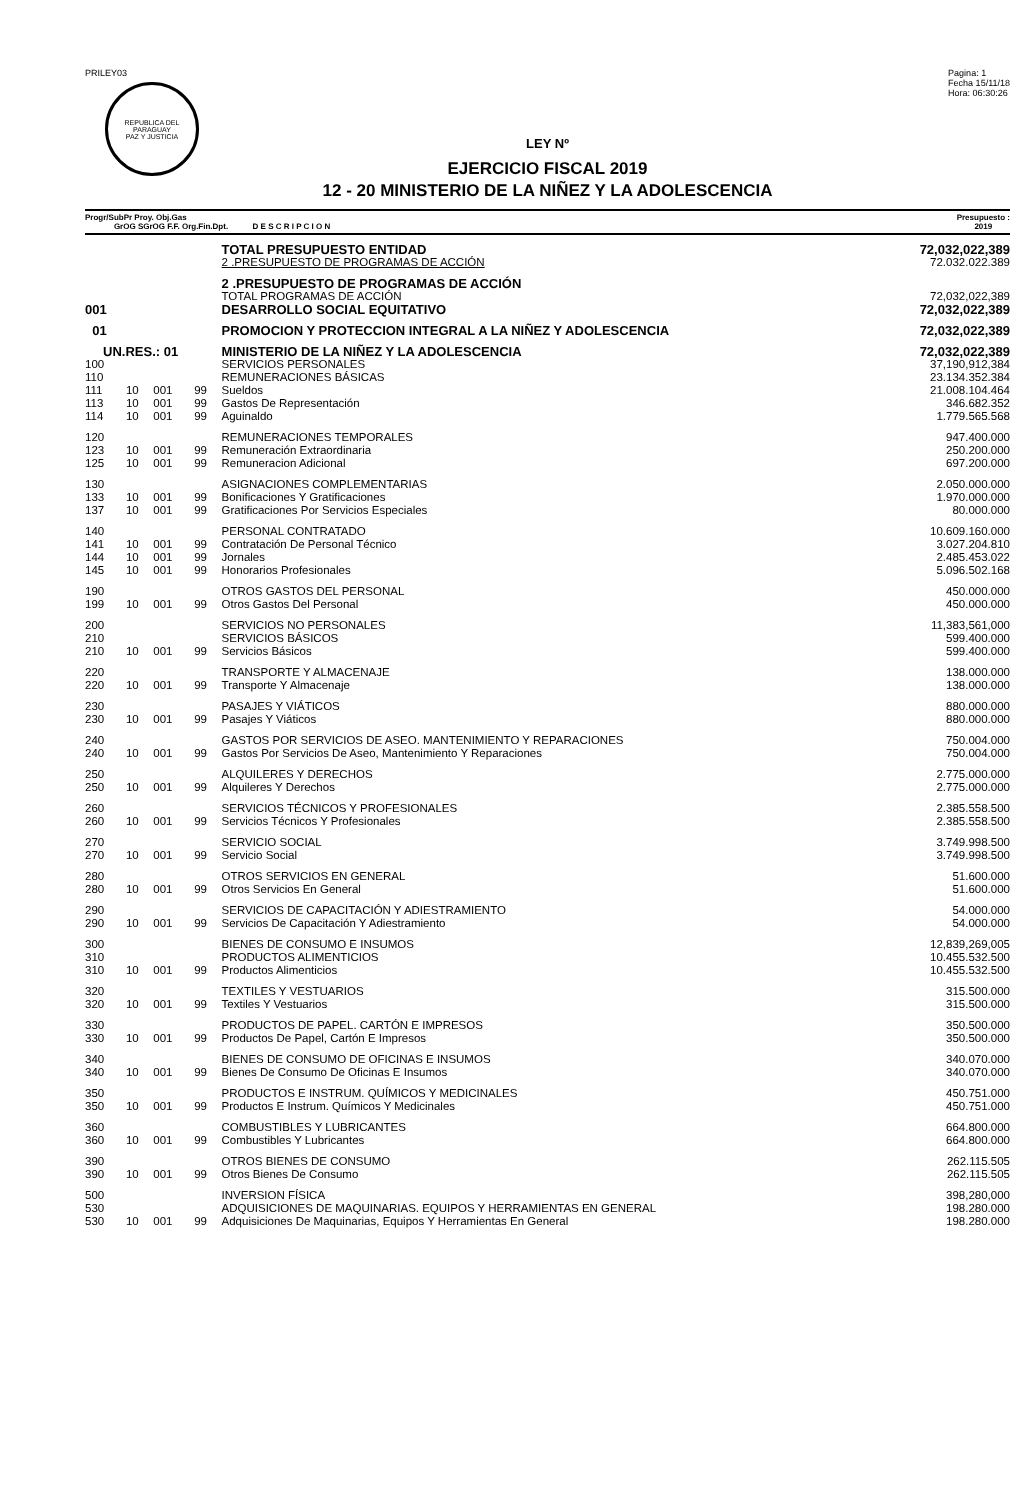PRILEY03
REPUBLICA DEL PARAGUAY
PAZ Y JUSTICIA
Pagina: 1
Fecha 15/11/18
Hora: 06:30:26
LEY Nº
EJERCICIO FISCAL 2019
12 - 20 MINISTERIO DE LA NIÑEZ Y LA ADOLESCENCIA
Progr/SubPr Proy. Obj.Gas
GrOG SGrOG F.F. Org.Fin.Dpt. D E S C R I P C I O N
Presupuesto :
2019
| | | | | TOTAL PRESUPUESTO ENTIDAD | 72,032,022,389 |
| | | | | 2 .PRESUPUESTO DE PROGRAMAS DE ACCIÓN | 72.032.022.389 |
| | | | | 2 .PRESUPUESTO DE PROGRAMAS DE ACCIÓN | |
| | | | | TOTAL PROGRAMAS DE ACCIÓN | 72,032,022,389 |
| 001 | | | | DESARROLLO SOCIAL EQUITATIVO | 72,032,022,389 |
| 01 | | | | PROMOCION Y PROTECCION INTEGRAL A LA NIÑEZ Y ADOLESCENCIA | 72,032,022,389 |
| UN.RES.: 01 | | | | MINISTERIO DE LA NIÑEZ Y LA ADOLESCENCIA | 72,032,022,389 |
| 100 | | | | SERVICIOS PERSONALES | 37,190,912,384 |
| 110 | | | | REMUNERACIONES BÁSICAS | 23.134.352.384 |
| 111 | 10 | 001 | 99 | Sueldos | 21.008.104.464 |
| 113 | 10 | 001 | 99 | Gastos De Representación | 346.682.352 |
| 114 | 10 | 001 | 99 | Aguinaldo | 1.779.565.568 |
| 120 | | | | REMUNERACIONES TEMPORALES | 947.400.000 |
| 123 | 10 | 001 | 99 | Remuneración Extraordinaria | 250.200.000 |
| 125 | 10 | 001 | 99 | Remuneracion Adicional | 697.200.000 |
| 130 | | | | ASIGNACIONES COMPLEMENTARIAS | 2.050.000.000 |
| 133 | 10 | 001 | 99 | Bonificaciones Y Gratificaciones | 1.970.000.000 |
| 137 | 10 | 001 | 99 | Gratificaciones Por Servicios Especiales | 80.000.000 |
| 140 | | | | PERSONAL CONTRATADO | 10.609.160.000 |
| 141 | 10 | 001 | 99 | Contratación De Personal Técnico | 3.027.204.810 |
| 144 | 10 | 001 | 99 | Jornales | 2.485.453.022 |
| 145 | 10 | 001 | 99 | Honorarios Profesionales | 5.096.502.168 |
| 190 | | | | OTROS GASTOS DEL PERSONAL | 450.000.000 |
| 199 | 10 | 001 | 99 | Otros Gastos Del Personal | 450.000.000 |
| 200 | | | | SERVICIOS NO PERSONALES | 11,383,561,000 |
| 210 | | | | SERVICIOS BÁSICOS | 599.400.000 |
| 210 | 10 | 001 | 99 | Servicios Básicos | 599.400.000 |
| 220 | | | | TRANSPORTE Y ALMACENAJE | 138.000.000 |
| 220 | 10 | 001 | 99 | Transporte Y Almacenaje | 138.000.000 |
| 230 | | | | PASAJES Y VIÁTICOS | 880.000.000 |
| 230 | 10 | 001 | 99 | Pasajes Y Viáticos | 880.000.000 |
| 240 | | | | GASTOS POR SERVICIOS DE ASEO. MANTENIMIENTO Y REPARACIONES | 750.004.000 |
| 240 | 10 | 001 | 99 | Gastos Por Servicios De Aseo, Mantenimiento Y Reparaciones | 750.004.000 |
| 250 | | | | ALQUILERES Y DERECHOS | 2.775.000.000 |
| 250 | 10 | 001 | 99 | Alquileres Y Derechos | 2.775.000.000 |
| 260 | | | | SERVICIOS TÉCNICOS Y PROFESIONALES | 2.385.558.500 |
| 260 | 10 | 001 | 99 | Servicios Técnicos Y Profesionales | 2.385.558.500 |
| 270 | | | | SERVICIO SOCIAL | 3.749.998.500 |
| 270 | 10 | 001 | 99 | Servicio Social | 3.749.998.500 |
| 280 | | | | OTROS SERVICIOS EN GENERAL | 51.600.000 |
| 280 | 10 | 001 | 99 | Otros Servicios En General | 51.600.000 |
| 290 | | | | SERVICIOS DE CAPACITACIÓN Y ADIESTRAMIENTO | 54.000.000 |
| 290 | 10 | 001 | 99 | Servicios De Capacitación Y Adiestramiento | 54.000.000 |
| 300 | | | | BIENES DE CONSUMO E INSUMOS | 12,839,269,005 |
| 310 | | | | PRODUCTOS ALIMENTICIOS | 10.455.532.500 |
| 310 | 10 | 001 | 99 | Productos Alimenticios | 10.455.532.500 |
| 320 | | | | TEXTILES Y VESTUARIOS | 315.500.000 |
| 320 | 10 | 001 | 99 | Textiles Y Vestuarios | 315.500.000 |
| 330 | | | | PRODUCTOS DE PAPEL. CARTÓN E IMPRESOS | 350.500.000 |
| 330 | 10 | 001 | 99 | Productos De Papel, Cartón E Impresos | 350.500.000 |
| 340 | | | | BIENES DE CONSUMO DE OFICINAS E INSUMOS | 340.070.000 |
| 340 | 10 | 001 | 99 | Bienes De Consumo De Oficinas E Insumos | 340.070.000 |
| 350 | | | | PRODUCTOS E INSTRUM. QUÍMICOS Y MEDICINALES | 450.751.000 |
| 350 | 10 | 001 | 99 | Productos E Instrum. Químicos Y Medicinales | 450.751.000 |
| 360 | | | | COMBUSTIBLES Y LUBRICANTES | 664.800.000 |
| 360 | 10 | 001 | 99 | Combustibles Y Lubricantes | 664.800.000 |
| 390 | | | | OTROS BIENES DE CONSUMO | 262.115.505 |
| 390 | 10 | 001 | 99 | Otros Bienes De Consumo | 262.115.505 |
| 500 | | | | INVERSION FÍSICA | 398,280,000 |
| 530 | | | | ADQUISICIONES DE MAQUINARIAS. EQUIPOS Y HERRAMIENTAS EN GENERAL | 198.280.000 |
| 530 | 10 | 001 | 99 | Adquisiciones De Maquinarias, Equipos Y Herramientas En General | 198.280.000 |